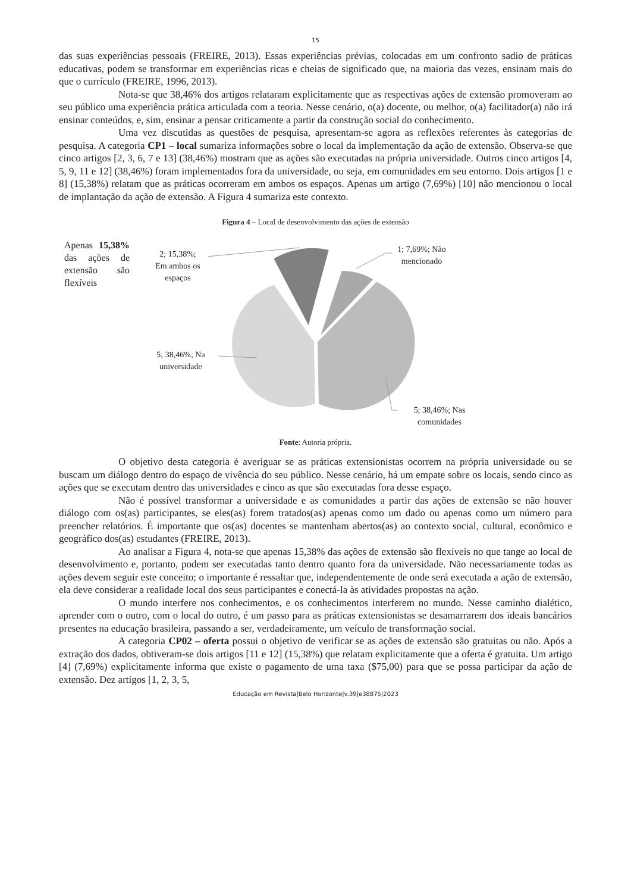15
das suas experiências pessoais (FREIRE, 2013). Essas experiências prévias, colocadas em um confronto sadio de práticas educativas, podem se transformar em experiências ricas e cheias de significado que, na maioria das vezes, ensinam mais do que o currículo (FREIRE, 1996, 2013).
Nota-se que 38,46% dos artigos relataram explicitamente que as respectivas ações de extensão promoveram ao seu público uma experiência prática articulada com a teoria. Nesse cenário, o(a) docente, ou melhor, o(a) facilitador(a) não irá ensinar conteúdos, e, sim, ensinar a pensar criticamente a partir da construção social do conhecimento.
Uma vez discutidas as questões de pesquisa, apresentam-se agora as reflexões referentes às categorias de pesquisa. A categoria CP1 – local sumariza informações sobre o local da implementação da ação de extensão. Observa-se que cinco artigos [2, 3, 6, 7 e 13] (38,46%) mostram que as ações são executadas na própria universidade. Outros cinco artigos [4, 5, 9, 11 e 12] (38,46%) foram implementados fora da universidade, ou seja, em comunidades em seu entorno. Dois artigos [1 e 8] (15,38%) relatam que as práticas ocorreram em ambos os espaços. Apenas um artigo (7,69%) [10] não mencionou o local de implantação da ação de extensão. A Figura 4 sumariza este contexto.
Figura 4 – Local de desenvolvimento das ações de extensão
Apenas 15,38% das ações de extensão são flexíveis
2; 15,38%;
Em ambos os espaços
1; 7,69%; Não mencionado
5; 38,46%; Na universidade
5; 38,46%; Nas comunidades
Fonte: Autoria própria.
O objetivo desta categoria é averiguar se as práticas extensionistas ocorrem na própria universidade ou se buscam um diálogo dentro do espaço de vivência do seu público. Nesse cenário, há um empate sobre os locais, sendo cinco as ações que se executam dentro das universidades e cinco as que são executadas fora desse espaço.
Não é possível transformar a universidade e as comunidades a partir das ações de extensão se não houver diálogo com os(as) participantes, se eles(as) forem tratados(as) apenas como um dado ou apenas como um número para preencher relatórios. É importante que os(as) docentes se mantenham abertos(as) ao contexto social, cultural, econômico e geográfico dos(as) estudantes (FREIRE, 2013).
Ao analisar a Figura 4, nota-se que apenas 15,38% das ações de extensão são flexíveis no que tange ao local de desenvolvimento e, portanto, podem ser executadas tanto dentro quanto fora da universidade. Não necessariamente todas as ações devem seguir este conceito; o importante é ressaltar que, independentemente de onde será executada a ação de extensão, ela deve considerar a realidade local dos seus participantes e conectá-la às atividades propostas na ação.
O mundo interfere nos conhecimentos, e os conhecimentos interferem no mundo. Nesse caminho dialético, aprender com o outro, com o local do outro, é um passo para as práticas extensionistas se desamarrarem dos ideais bancários presentes na educação brasileira, passando a ser, verdadeiramente, um veículo de transformação social.
A categoria CP02 – oferta possui o objetivo de verificar se as ações de extensão são gratuitas ou não. Após a extração dos dados, obtiveram-se dois artigos [11 e 12] (15,38%) que relatam explicitamente que a oferta é gratuita. Um artigo [4] (7,69%) explicitamente informa que existe o pagamento de uma taxa ($75,00) para que se possa participar da ação de extensão. Dez artigos [1, 2, 3, 5,
Educação em Revista|Belo Horizonte|v.39|e38875|2023